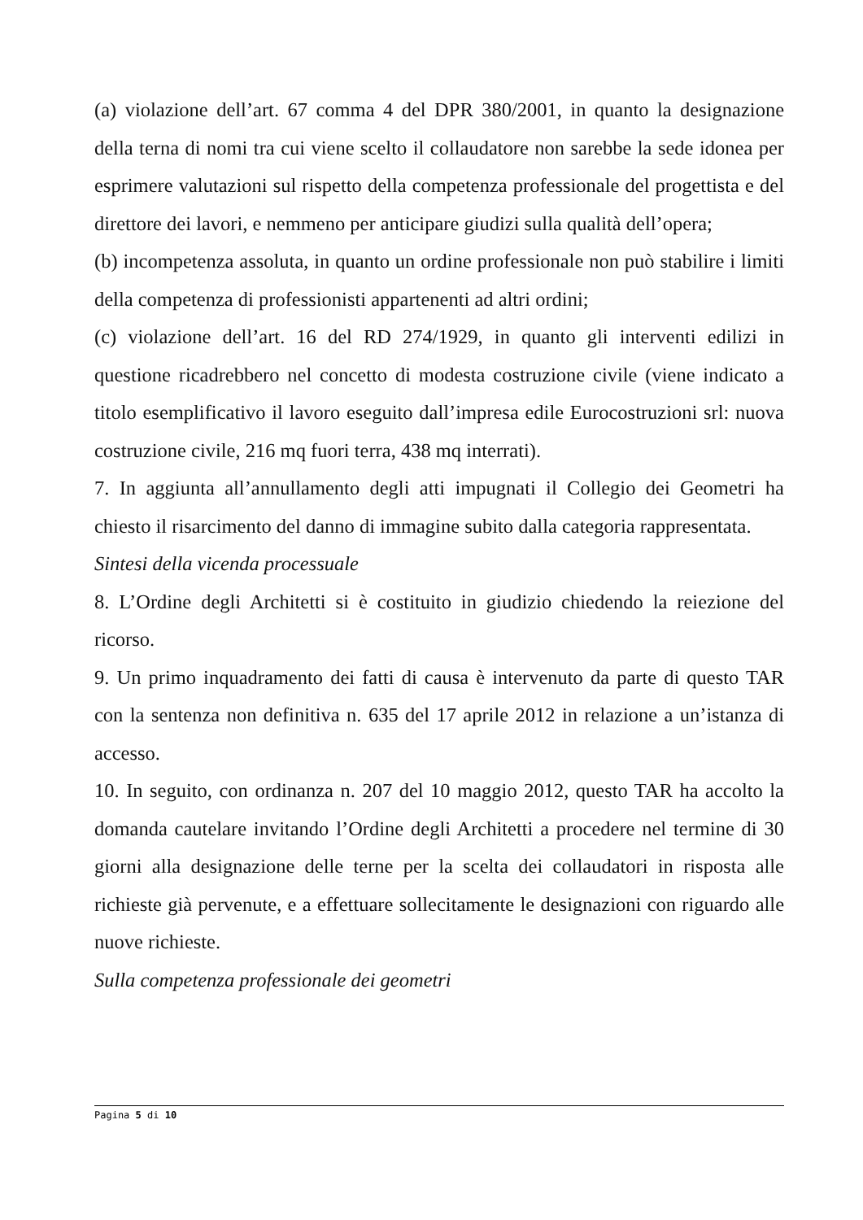(a) violazione dell’art. 67 comma 4 del DPR 380/2001, in quanto la designazione della terna di nomi tra cui viene scelto il collaudatore non sarebbe la sede idonea per esprimere valutazioni sul rispetto della competenza professionale del progettista e del direttore dei lavori, e nemmeno per anticipare giudizi sulla qualità dell’opera;
(b) incompetenza assoluta, in quanto un ordine professionale non può stabilire i limiti della competenza di professionisti appartenenti ad altri ordini;
(c) violazione dell’art. 16 del RD 274/1929, in quanto gli interventi edilizi in questione ricadrebbero nel concetto di modesta costruzione civile (viene indicato a titolo esemplificativo il lavoro eseguito dall’impresa edile Eurocostruzioni srl: nuova costruzione civile, 216 mq fuori terra, 438 mq interrati).
7. In aggiunta all’annullamento degli atti impugnati il Collegio dei Geometri ha chiesto il risarcimento del danno di immagine subito dalla categoria rappresentata.
Sintesi della vicenda processuale
8. L’Ordine degli Architetti si è costituito in giudizio chiedendo la reiezione del ricorso.
9. Un primo inquadramento dei fatti di causa è intervenuto da parte di questo TAR con la sentenza non definitiva n. 635 del 17 aprile 2012 in relazione a un’istanza di accesso.
10. In seguito, con ordinanza n. 207 del 10 maggio 2012, questo TAR ha accolto la domanda cautelare invitando l’Ordine degli Architetti a procedere nel termine di 30 giorni alla designazione delle terne per la scelta dei collaudatori in risposta alle richieste già pervenute, e a effettuare sollecitamente le designazioni con riguardo alle nuove richieste.
Sulla competenza professionale dei geometri
Pagina 5 di 10